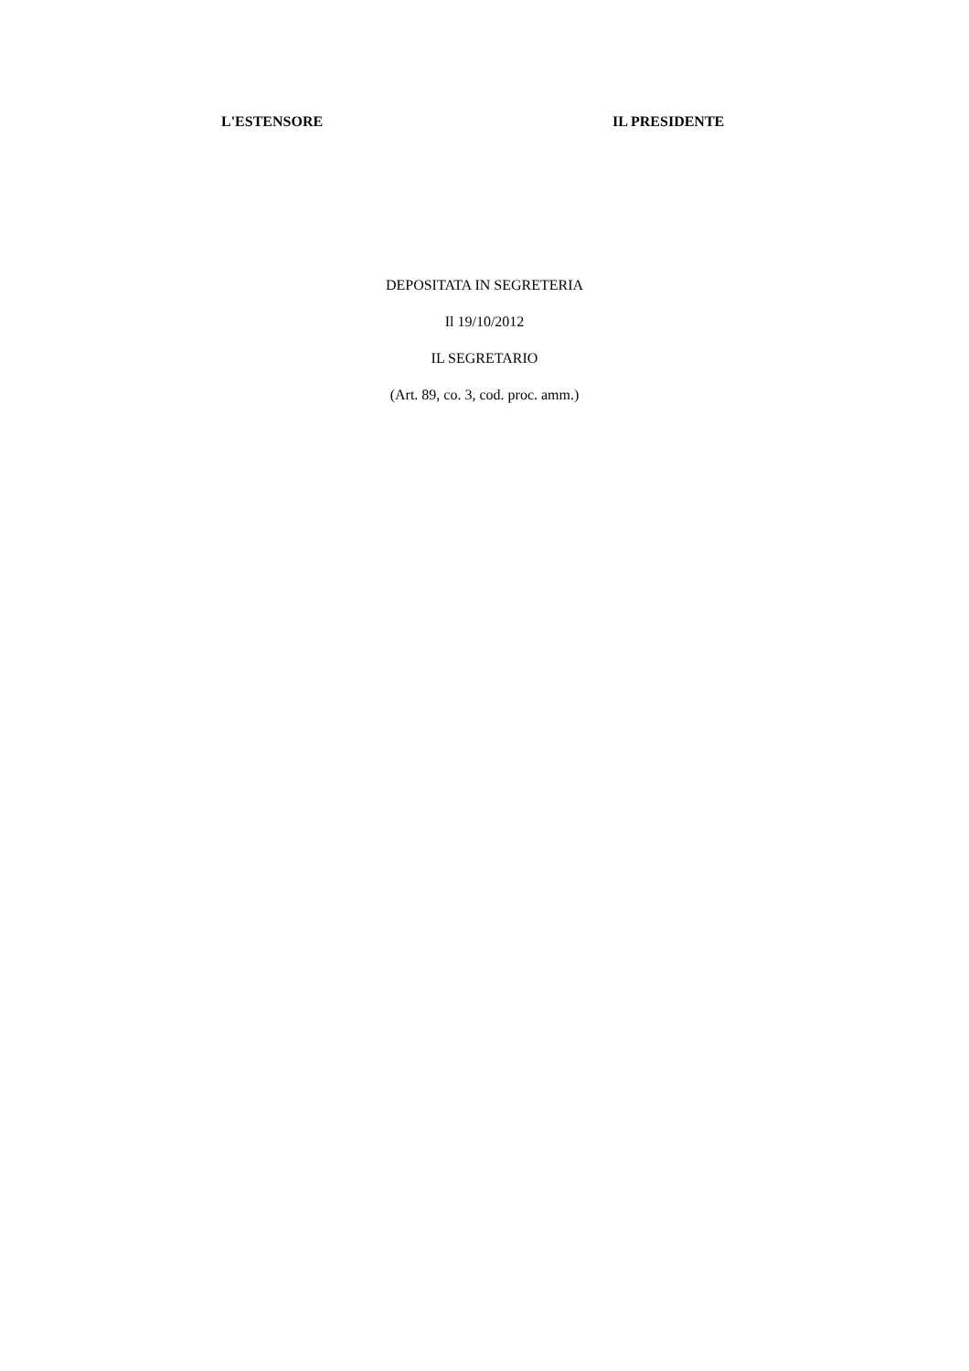L'ESTENSORE IL PRESIDENTE
DEPOSITATA IN SEGRETERIA
Il 19/10/2012
IL SEGRETARIO
(Art. 89, co. 3, cod. proc. amm.)